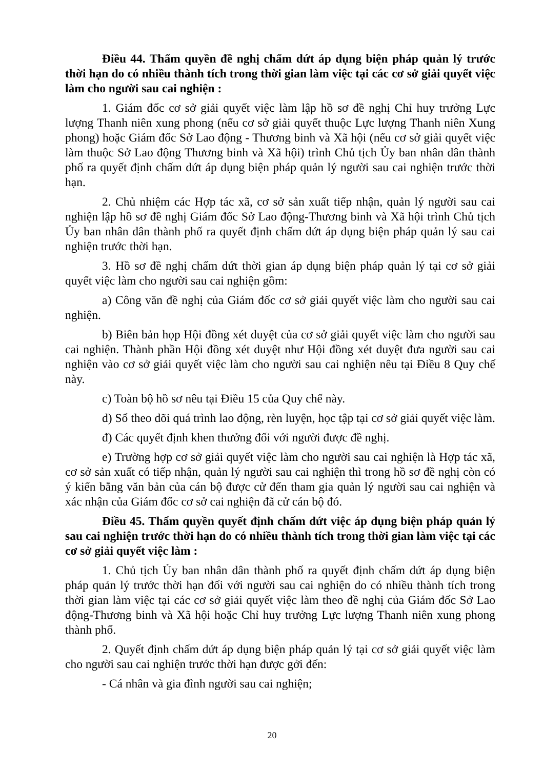Điều 44. Thẩm quyền đề nghị chấm dứt áp dụng biện pháp quản lý trước thời hạn do có nhiều thành tích trong thời gian làm việc tại các cơ sở giải quyết việc làm cho người sau cai nghiện :
1. Giám đốc cơ sở giải quyết việc làm lập hồ sơ đề nghị Chỉ huy trưởng Lực lượng Thanh niên xung phong (nếu cơ sở giải quyết thuộc Lực lượng Thanh niên Xung phong) hoặc Giám đốc Sở Lao động - Thương binh và Xã hội (nếu cơ sở giải quyết việc làm thuộc Sở Lao động Thương binh và Xã hội) trình Chủ tịch Ủy ban nhân dân thành phố ra quyết định chấm dứt áp dụng biện pháp quản lý người sau cai nghiện trước thời hạn.
2. Chủ nhiệm các Hợp tác xã, cơ sở sản xuất tiếp nhận, quản lý người sau cai nghiện lập hồ sơ đề nghị Giám đốc Sở Lao động-Thương binh và Xã hội trình Chủ tịch Ủy ban nhân dân thành phố ra quyết định chấm dứt áp dụng biện pháp quản lý sau cai nghiện trước thời hạn.
3. Hồ sơ đề nghị chấm dứt thời gian áp dụng biện pháp quản lý tại cơ sở giải quyết việc làm cho người sau cai nghiện gồm:
a) Công văn đề nghị của Giám đốc cơ sở giải quyết việc làm cho người sau cai nghiện.
b) Biên bản họp Hội đồng xét duyệt của cơ sở giải quyết việc làm cho người sau cai nghiện. Thành phần Hội đồng xét duyệt như Hội đồng xét duyệt đưa người sau cai nghiện vào cơ sở giải quyết việc làm cho người sau cai nghiện nêu tại Điều 8 Quy chế này.
c) Toàn bộ hồ sơ nêu tại Điều 15 của Quy chế này.
d) Sổ theo dõi quá trình lao động, rèn luyện, học tập tại cơ sở giải quyết việc làm.
đ) Các quyết định khen thưởng đối với người được đề nghị.
e) Trường hợp cơ sở giải quyết việc làm cho người sau cai nghiện là Hợp tác xã, cơ sở sản xuất có tiếp nhận, quản lý người sau cai nghiện thì trong hồ sơ đề nghị còn có ý kiến bằng văn bản của cán bộ được cử đến tham gia quản lý người sau cai nghiện và xác nhận của Giám đốc cơ sở cai nghiện đã cử cán bộ đó.
Điều 45. Thẩm quyền quyết định chấm dứt việc áp dụng biện pháp quản lý sau cai nghiện trước thời hạn do có nhiều thành tích trong thời gian làm việc tại các cơ sở giải quyết việc làm :
1. Chủ tịch Ủy ban nhân dân thành phố ra quyết định chấm dứt áp dụng biện pháp quản lý trước thời hạn đối với người sau cai nghiện do có nhiều thành tích trong thời gian làm việc tại các cơ sở giải quyết việc làm theo đề nghị của Giám đốc Sở Lao động-Thương binh và Xã hội hoặc Chỉ huy trưởng Lực lượng Thanh niên xung phong thành phố.
2. Quyết định chấm dứt áp dụng biện pháp quản lý tại cơ sở giải quyết việc làm cho người sau cai nghiện trước thời hạn được gởi đến:
- Cá nhân và gia đình người sau cai nghiện;
20